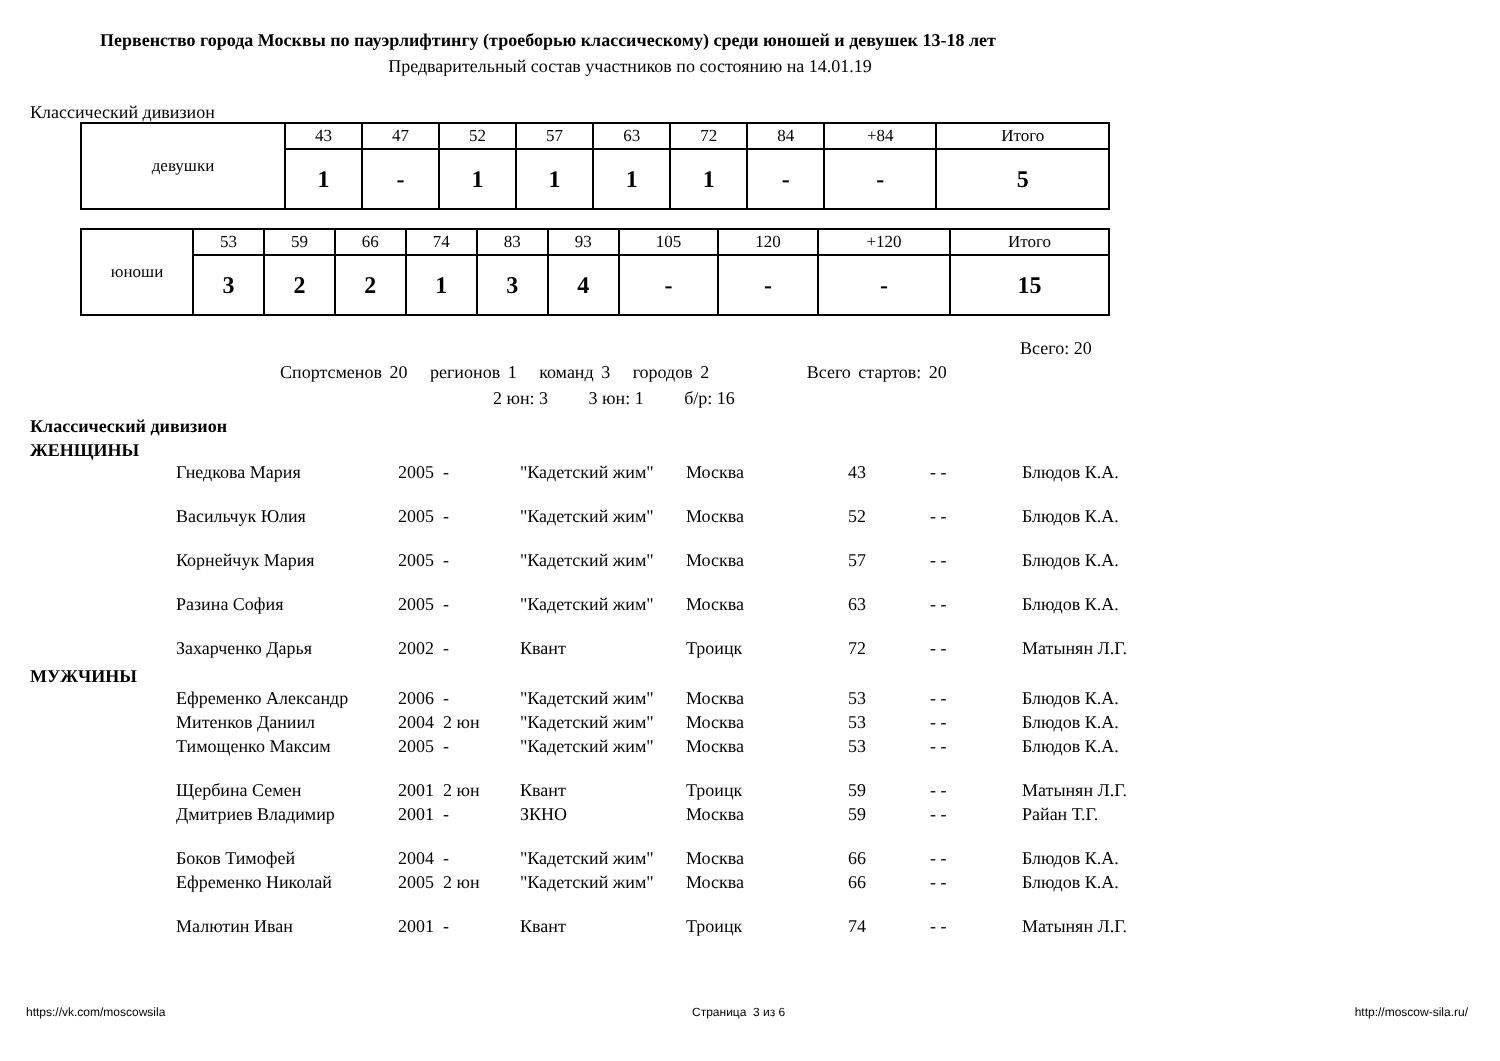Первенство города Москвы по пауэрлифтингу (троеборью классическому) среди юношей и девушек 13-18 лет
Предварительный состав участников по состоянию на 14.01.19
Классический дивизион
| девушки | 43 | 47 | 52 | 57 | 63 | 72 | 84 | +84 | Итого |
| | 1 | - | 1 | 1 | 1 | 1 | - | - | 5 |
| юноши | 53 | 59 | 66 | 74 | 83 | 93 | 105 | 120 | +120 | Итого |
| | 3 | 2 | 2 | 1 | 3 | 4 | - | - | - | 15 |
Всего: 20
Спортсменов 20 регионов 1 команд 3 городов 2 Всего стартов: 20
2 юн: 3 3 юн: 1 б/р: 16
Классический дивизион
ЖЕНЩИНЫ
МУЖЧИНЫ
| Гнедкова Мария | 2005 - | "Кадетский жим" | Москва | 43 | - - | Блюдов К.А. |
| Васильчук Юлия | 2005 - | "Кадетский жим" | Москва | 52 | - - | Блюдов К.А. |
| Корнейчук Мария | 2005 - | "Кадетский жим" | Москва | 57 | - - | Блюдов К.А. |
| Разина София | 2005 - | "Кадетский жим" | Москва | 63 | - - | Блюдов К.А. |
| Захарченко Дарья | 2002 - | Квант | Троицк | 72 | - - | Матынян Л.Г. |
| Ефременко Александр | 2006 - | "Кадетский жим" | Москва | 53 | - - | Блюдов К.А. |
| Митенков Даниил | 2004 2 юн | "Кадетский жим" | Москва | 53 | - - | Блюдов К.А. |
| Тимощенко Максим | 2005 - | "Кадетский жим" | Москва | 53 | - - | Блюдов К.А. |
| Щербина Семен | 2001 2 юн | Квант | Троицк | 59 | - - | Матынян Л.Г. |
| Дмитриев Владимир | 2001 - | ЗКНО | Москва | 59 | - - | Райан Т.Г. |
| Боков Тимофей | 2004 - | "Кадетский жим" | Москва | 66 | - - | Блюдов К.А. |
| Ефременко Николай | 2005 2 юн | "Кадетский жим" | Москва | 66 | - - | Блюдов К.А. |
| Малютин Иван | 2001 - | Квант | Троицк | 74 | - - | Матынян Л.Г. |
https://vk.com/moscowsila Страница 3 из 6 http://moscow-sila.ru/